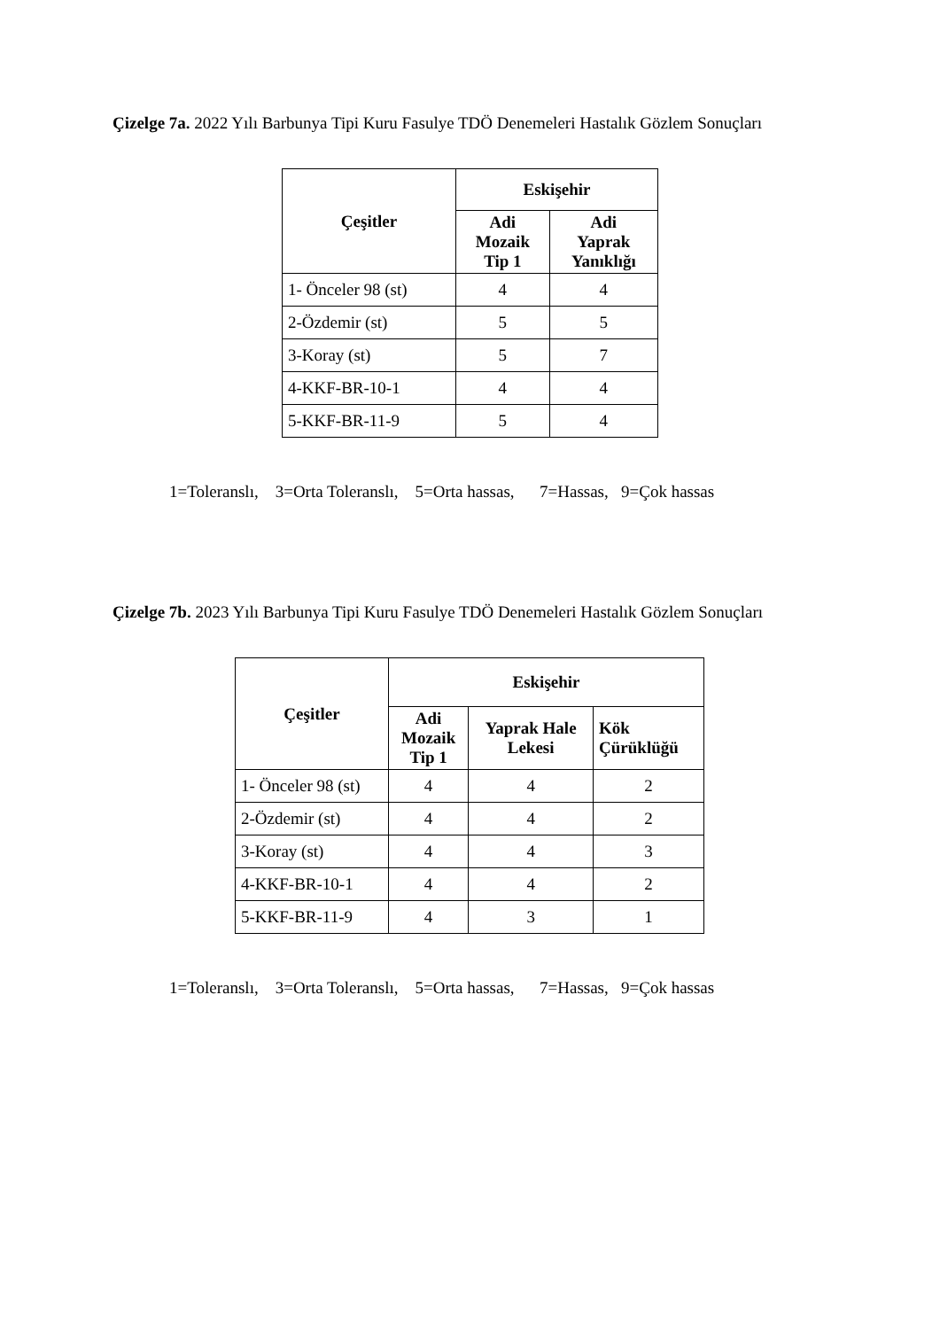Çizelge 7a. 2022 Yılı Barbunya Tipi Kuru Fasulye TDÖ Denemeleri Hastalık Gözlem Sonuçları
| Çeşitler | Eskişehir | |
| --- | --- | --- |
| | Adi Mozaik Tip 1 | Adi Yaprak Yanıklığı |
| 1- Önceler 98 (st) | 4 | 4 |
| 2-Özdemir (st) | 5 | 5 |
| 3-Koray (st) | 5 | 7 |
| 4-KKF-BR-10-1 | 4 | 4 |
| 5-KKF-BR-11-9 | 5 | 4 |
1=Toleranslı, 3=Orta Toleranslı, 5=Orta hassas, 7=Hassas, 9=Çok hassas
Çizelge 7b. 2023 Yılı Barbunya Tipi Kuru Fasulye TDÖ Denemeleri Hastalık Gözlem Sonuçları
| Çeşitler | Eskişehir | | |
| --- | --- | --- | --- |
| | Adi Mozaik Tip 1 | Yaprak Hale Lekesi | Kök Çürüklüğü |
| 1- Önceler 98 (st) | 4 | 4 | 2 |
| 2-Özdemir (st) | 4 | 4 | 2 |
| 3-Koray (st) | 4 | 4 | 3 |
| 4-KKF-BR-10-1 | 4 | 4 | 2 |
| 5-KKF-BR-11-9 | 4 | 3 | 1 |
1=Toleranslı, 3=Orta Toleranslı, 5=Orta hassas, 7=Hassas, 9=Çok hassas